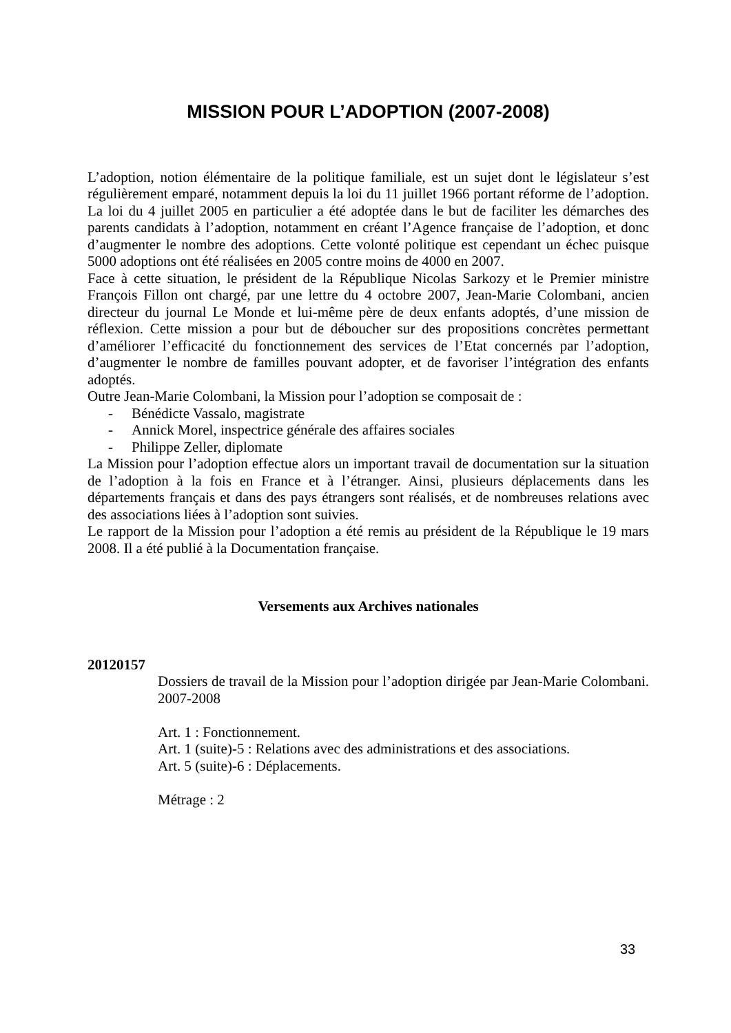MISSION POUR L’ADOPTION (2007-2008)
L’adoption, notion élémentaire de la politique familiale, est un sujet dont le législateur s’est régulièrement emparé, notamment depuis la loi du 11 juillet 1966 portant réforme de l’adoption. La loi du 4 juillet 2005 en particulier a été adoptée dans le but de faciliter les démarches des parents candidats à l’adoption, notamment en créant l’Agence française de l’adoption, et donc d’augmenter le nombre des adoptions. Cette volonté politique est cependant un échec puisque 5000 adoptions ont été réalisées en 2005 contre moins de 4000 en 2007.
Face à cette situation, le président de la République Nicolas Sarkozy et le Premier ministre François Fillon ont chargé, par une lettre du 4 octobre 2007, Jean-Marie Colombani, ancien directeur du journal Le Monde et lui-même père de deux enfants adoptés, d’une mission de réflexion. Cette mission a pour but de déboucher sur des propositions concrètes permettant d’améliorer l’efficacité du fonctionnement des services de l’Etat concernés par l’adoption, d’augmenter le nombre de familles pouvant adopter, et de favoriser l’intégration des enfants adoptés.
Outre Jean-Marie Colombani, la Mission pour l’adoption se composait de :
- Bénédicte Vassalo, magistrate
- Annick Morel, inspectrice générale des affaires sociales
- Philippe Zeller, diplomate
La Mission pour l’adoption effectue alors un important travail de documentation sur la situation de l’adoption à la fois en France et à l’étranger. Ainsi, plusieurs déplacements dans les départements français et dans des pays étrangers sont réalisés, et de nombreuses relations avec des associations liées à l’adoption sont suivies.
Le rapport de la Mission pour l’adoption a été remis au président de la République le 19 mars 2008. Il a été publié à la Documentation française.
Versements aux Archives nationales
20120157
Dossiers de travail de la Mission pour l’adoption dirigée par Jean-Marie Colombani. 2007-2008
Art. 1 : Fonctionnement.
Art. 1 (suite)-5 : Relations avec des administrations et des associations.
Art. 5 (suite)-6 : Déplacements.
Métrage : 2
33